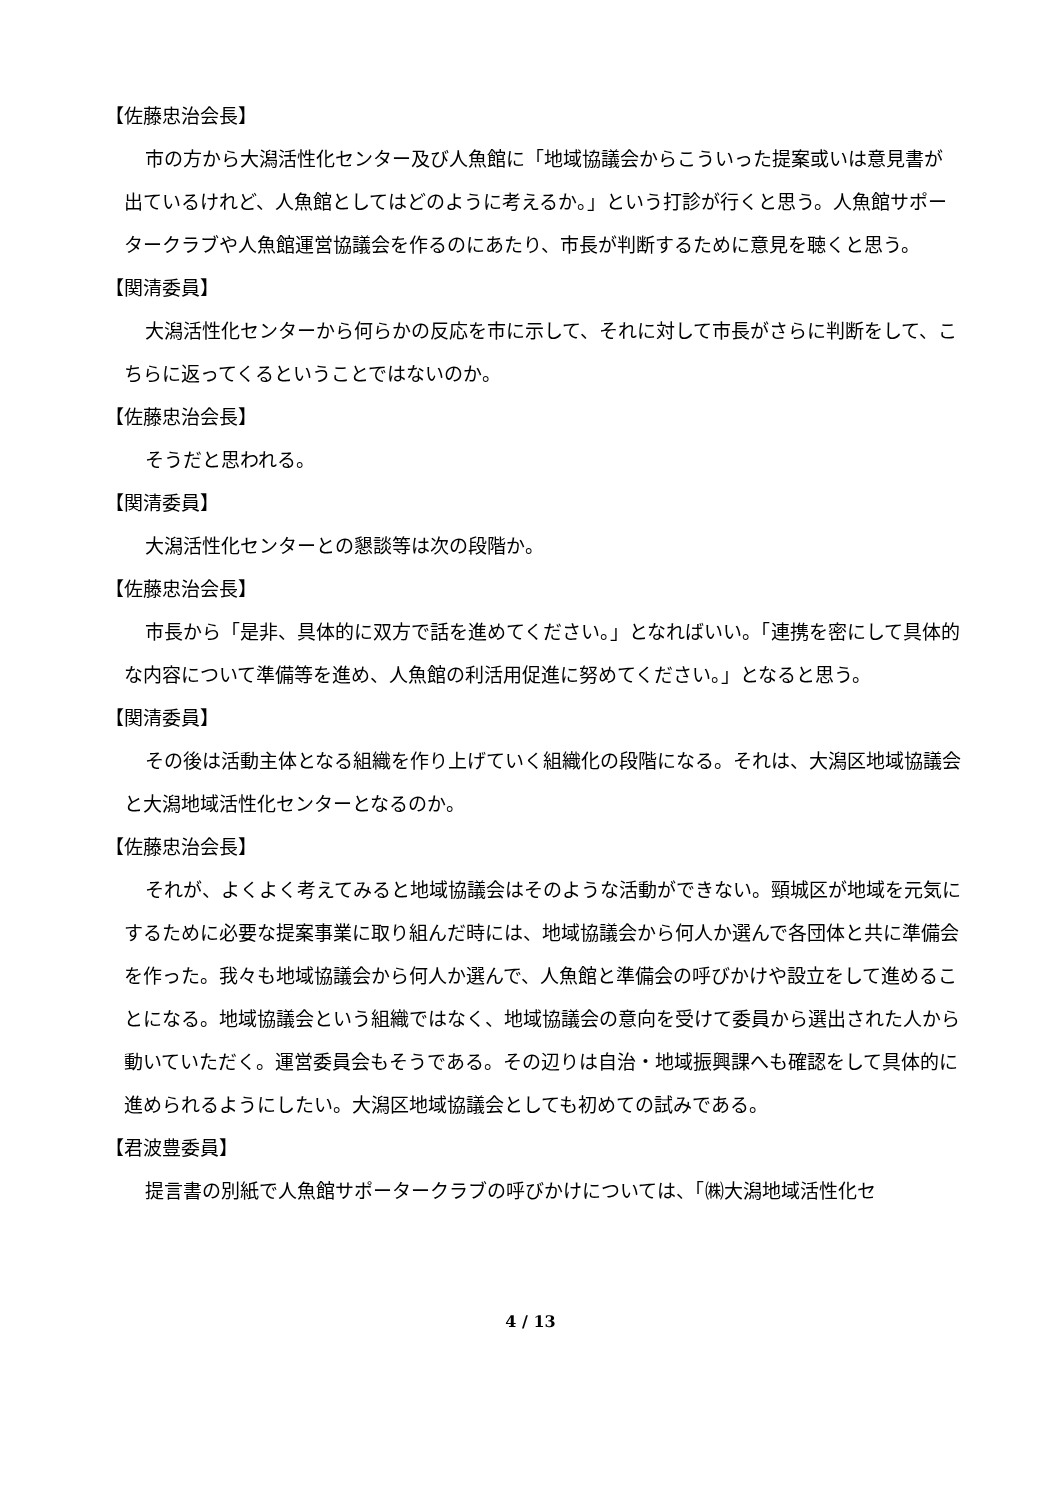【佐藤忠治会長】
市の方から大潟活性化センター及び人魚館に「地域協議会からこういった提案或いは意見書が出ているけれど、人魚館としてはどのように考えるか。」という打診が行くと思う。人魚館サポータークラブや人魚館運営協議会を作るのにあたり、市長が判断するために意見を聴くと思う。
【関清委員】
大潟活性化センターから何らかの反応を市に示して、それに対して市長がさらに判断をして、こちらに返ってくるということではないのか。
【佐藤忠治会長】
そうだと思われる。
【関清委員】
大潟活性化センターとの懇談等は次の段階か。
【佐藤忠治会長】
市長から「是非、具体的に双方で話を進めてください。」となればいい。「連携を密にして具体的な内容について準備等を進め、人魚館の利活用促進に努めてください。」となると思う。
【関清委員】
その後は活動主体となる組織を作り上げていく組織化の段階になる。それは、大潟区地域協議会と大潟地域活性化センターとなるのか。
【佐藤忠治会長】
それが、よくよく考えてみると地域協議会はそのような活動ができない。頸城区が地域を元気にするために必要な提案事業に取り組んだ時には、地域協議会から何人か選んで各団体と共に準備会を作った。我々も地域協議会から何人か選んで、人魚館と準備会の呼びかけや設立をして進めることになる。地域協議会という組織ではなく、地域協議会の意向を受けて委員から選出された人から動いていただく。運営委員会もそうである。その辺りは自治・地域振興課へも確認をして具体的に進められるようにしたい。大潟区地域協議会としても初めての試みである。
【君波豊委員】
提言書の別紙で人魚館サポータークラブの呼びかけについては、「㈱大潟地域活性化セ
4 / 13